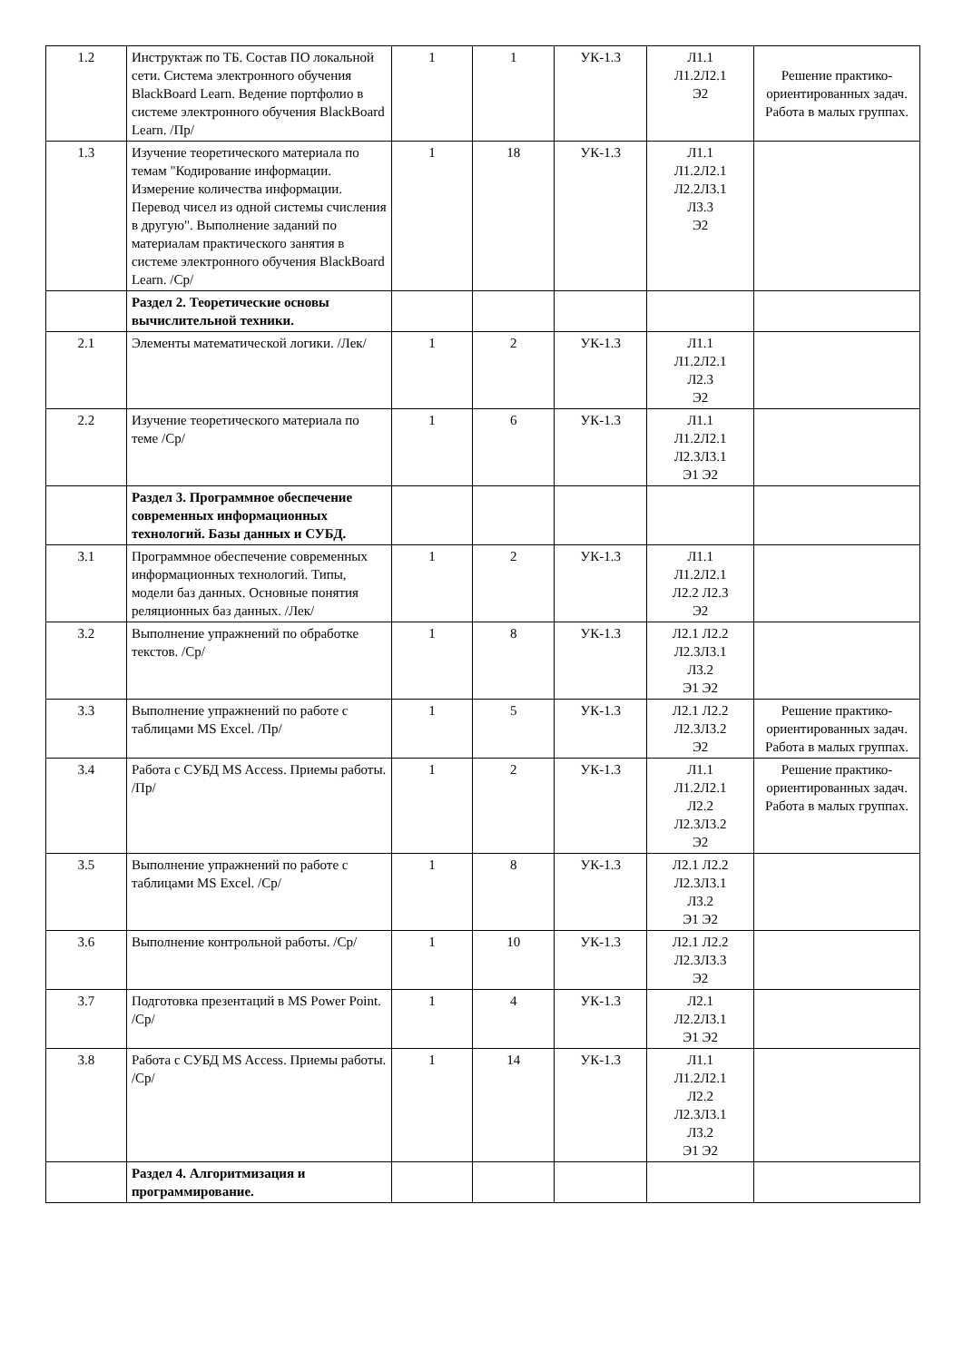| 1.2 | Инструктаж по ТБ. Состав ПО локальной сети. Система электронного обучения BlackBoard Learn. Ведение портфолио в системе электронного обучения BlackBoard Learn. /Пр/ | 1 | 1 | УК-1.3 | Л1.1 Л1.2Л2.1 Э2 | Решение практико-ориентированных задач. Работа в малых группах. |
| 1.3 | Изучение теоретического материала по темам "Кодирование информации. Измерение количества информации. Перевод чисел из одной системы счисления в другую". Выполнение заданий по материалам практического занятия в системе электронного обучения BlackBoard Learn. /Ср/ | 1 | 18 | УК-1.3 | Л1.1 Л1.2Л2.1 Л2.2Л3.1 Л3.3 Э2 | |
| | Раздел 2. Теоретические основы вычислительной техники. | | | | | |
| 2.1 | Элементы математической логики. /Лек/ | 1 | 2 | УК-1.3 | Л1.1 Л1.2Л2.1 Л2.3 Э2 | |
| 2.2 | Изучение теоретического материала по теме /Ср/ | 1 | 6 | УК-1.3 | Л1.1 Л1.2Л2.1 Л2.3Л3.1 Э1 Э2 | |
| | Раздел 3. Программное обеспечение современных информационных технологий. Базы данных и СУБД. | | | | | |
| 3.1 | Программное обеспечение современных информационных технологий. Типы, модели баз данных. Основные понятия реляционных баз данных. /Лек/ | 1 | 2 | УК-1.3 | Л1.1 Л1.2Л2.1 Л2.2 Л2.3 Э2 | |
| 3.2 | Выполнение упражнений по обработке текстов. /Ср/ | 1 | 8 | УК-1.3 | Л2.1 Л2.2 Л2.3Л3.1 Л3.2 Э1 Э2 | |
| 3.3 | Выполнение упражнений по работе с таблицами MS Excel. /Пр/ | 1 | 5 | УК-1.3 | Л2.1 Л2.2 Л2.3Л3.2 Э2 | Решение практико-ориентированных задач. Работа в малых группах. |
| 3.4 | Работа с СУБД MS Access. Приемы работы. /Пр/ | 1 | 2 | УК-1.3 | Л1.1 Л1.2Л2.1 Л2.2 Л2.3Л3.2 Э2 | Решение практико-ориентированных задач. Работа в малых группах. |
| 3.5 | Выполнение упражнений по работе с таблицами MS Excel. /Ср/ | 1 | 8 | УК-1.3 | Л2.1 Л2.2 Л2.3Л3.1 Л3.2 Э1 Э2 | |
| 3.6 | Выполнение контрольной работы. /Ср/ | 1 | 10 | УК-1.3 | Л2.1 Л2.2 Л2.3Л3.3 Э2 | |
| 3.7 | Подготовка презентаций в MS Power Point. /Ср/ | 1 | 4 | УК-1.3 | Л2.1 Л2.2Л3.1 Э1 Э2 | |
| 3.8 | Работа с СУБД MS Access. Приемы работы. /Ср/ | 1 | 14 | УК-1.3 | Л1.1 Л1.2Л2.1 Л2.2 Л2.3Л3.1 Л3.2 Э1 Э2 | |
| | Раздел 4. Алгоритмизация и программирование. | | | | | |